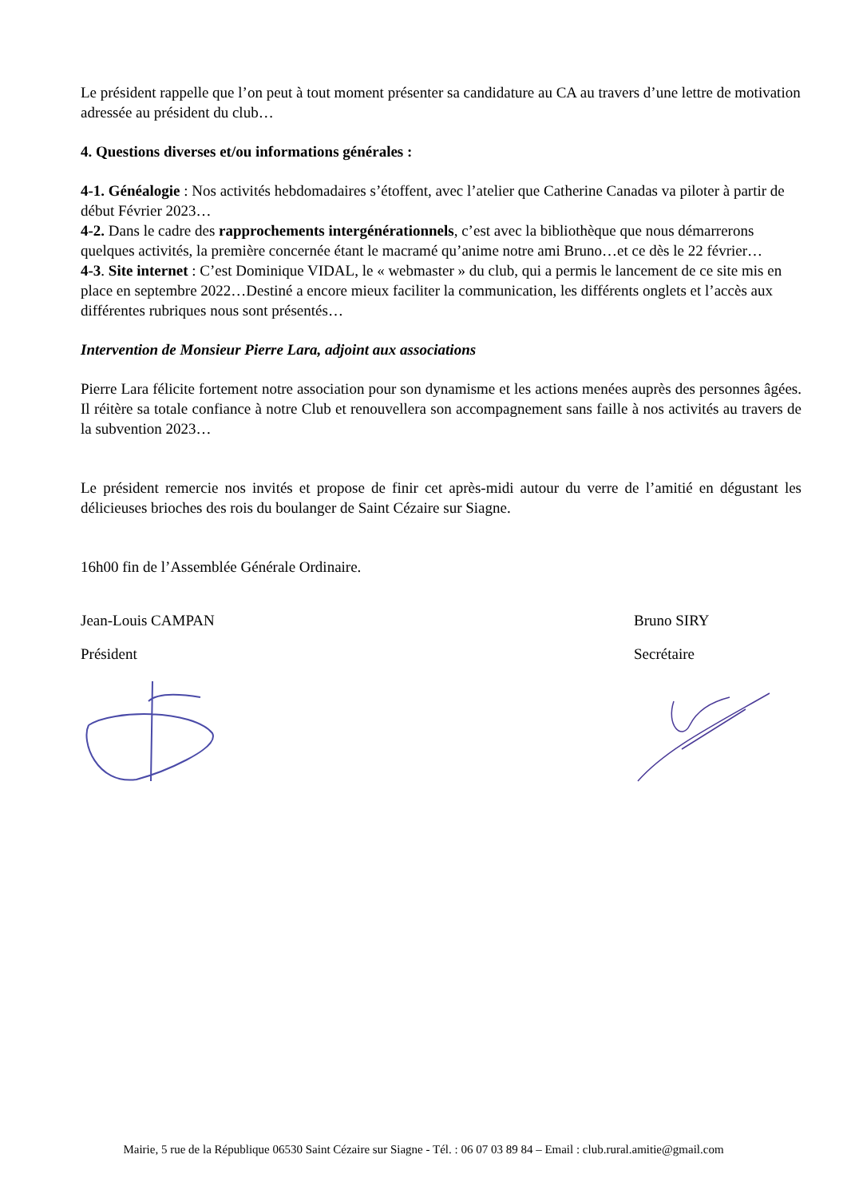Le président rappelle que l’on peut à tout moment présenter sa candidature au CA au travers d’une lettre de motivation adressée au président du club…
4. Questions diverses et/ou informations générales :
4-1. Généalogie : Nos activités hebdomadaires s’étoffent, avec l’atelier que Catherine Canadas va piloter à partir de début Février 2023…
4-2. Dans le cadre des rapprochements intergénérationnels, c’est avec la bibliothèque que nous démarrerons quelques activités, la première concernée étant le macramé qu’anime notre ami Bruno…et ce dès le 22 février…
4-3. Site internet : C’est Dominique VIDAL, le « webmaster » du club, qui a permis le lancement de ce site mis en place en septembre 2022…Destiné a encore mieux faciliter la communication, les différents onglets et l’accès aux différentes rubriques nous sont présentés…
Intervention de Monsieur Pierre Lara, adjoint aux associations
Pierre Lara félicite fortement notre association pour son dynamisme et les actions menées auprès des personnes âgées. Il réitère sa totale confiance à notre Club et renouvellera son accompagnement sans faille à nos activités au travers de la subvention 2023…
Le président remercie nos invités et propose de finir cet après-midi autour du verre de l’amitié en dégustant les délicieuses brioches des rois du boulanger de Saint Cézaire sur Siagne.
16h00 fin de l’Assemblée Générale Ordinaire.
Jean-Louis CAMPAN
Président
Bruno SIRY
Secrétaire
Mairie, 5 rue de la République 06530 Saint Cézaire sur Siagne - Tél. : 06 07 03 89 84 – Email : club.rural.amitie@gmail.com